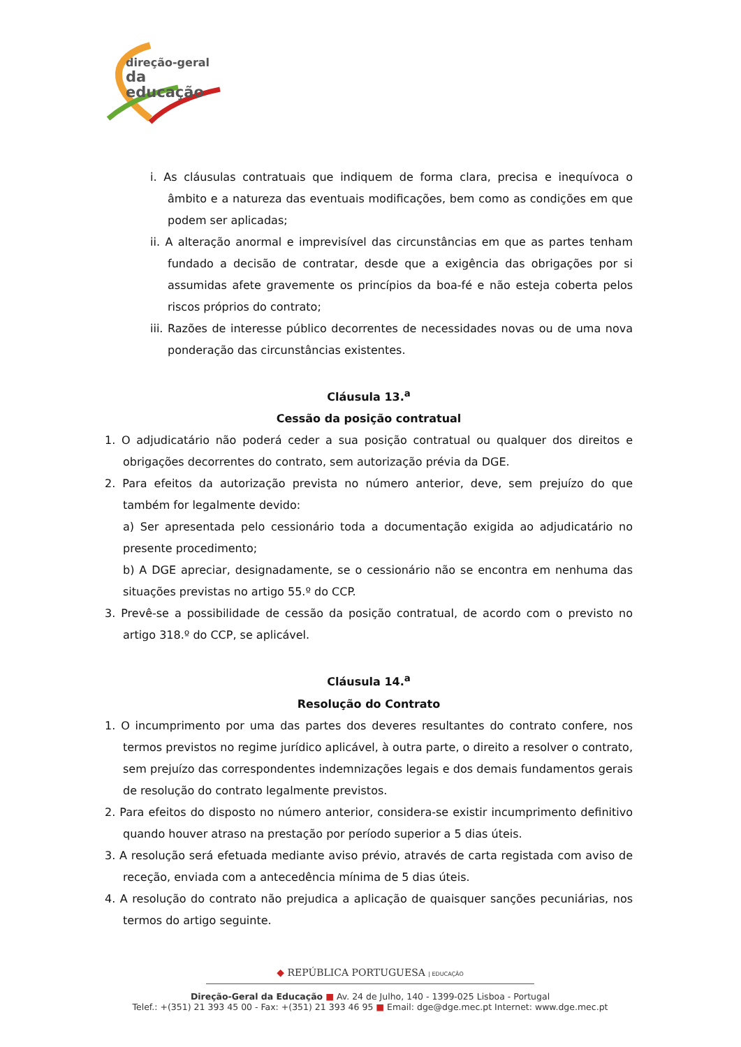direção-geral
da educação
i. As cláusulas contratuais que indiquem de forma clara, precisa e inequívoca o âmbito e a natureza das eventuais modificações, bem como as condições em que podem ser aplicadas;
ii. A alteração anormal e imprevisível das circunstâncias em que as partes tenham fundado a decisão de contratar, desde que a exigência das obrigações por si assumidas afete gravemente os princípios da boa-fé e não esteja coberta pelos riscos próprios do contrato;
iii. Razões de interesse público decorrentes de necessidades novas ou de uma nova ponderação das circunstâncias existentes.
Cláusula 13.<sup>a</sup>
Cessão da posição contratual
1. O adjudicatário não poderá ceder a sua posição contratual ou qualquer dos direitos e obrigações decorrentes do contrato, sem autorização prévia da DGE.
2. Para efeitos da autorização prevista no número anterior, deve, sem prejuízo do que também for legalmente devido:
a) Ser apresentada pelo cessionário toda a documentação exigida ao adjudicatário no presente procedimento;
b) A DGE apreciar, designadamente, se o cessionário não se encontra em nenhuma das situações previstas no artigo 55.º do CCP.
3. Prevê-se a possibilidade de cessão da posição contratual, de acordo com o previsto no artigo 318.º do CCP, se aplicável.
Cláusula 14.<sup>a</sup>
Resolução do Contrato
1. O incumprimento por uma das partes dos deveres resultantes do contrato confere, nos termos previstos no regime jurídico aplicável, à outra parte, o direito a resolver o contrato, sem prejuízo das correspondentes indemnizações legais e dos demais fundamentos gerais de resolução do contrato legalmente previstos.
2. Para efeitos do disposto no número anterior, considera-se existir incumprimento definitivo quando houver atraso na prestação por período superior a 5 dias úteis.
3. A resolução será efetuada mediante aviso prévio, através de carta registada com aviso de receção, enviada com a antecedência mínima de 5 dias úteis.
4. A resolução do contrato não prejudica a aplicação de quaisquer sanções pecuniárias, nos termos do artigo seguinte.
◆ REPÚBLICA PORTUGUESA | EDUCAÇÃO
Direção-Geral da Educação ■ Av. 24 de Julho, 140 - 1399-025 Lisboa - Portugal
Telef.: +(351) 21 393 45 00 - Fax: +(351) 21 393 46 95 ■ Email: dge@dge.mec.pt Internet: www.dge.mec.pt